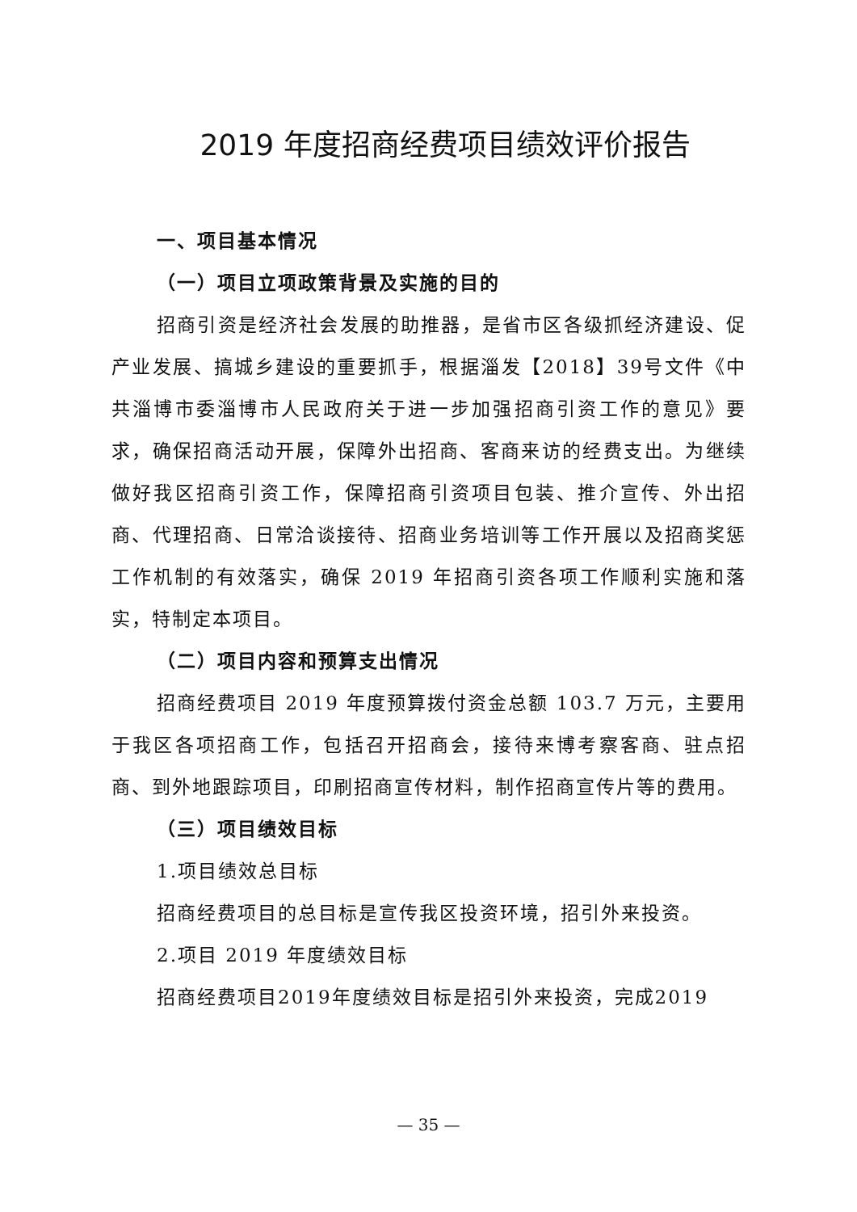2019 年度招商经费项目绩效评价报告
一、项目基本情况
（一）项目立项政策背景及实施的目的
招商引资是经济社会发展的助推器，是省市区各级抓经济建设、促产业发展、搞城乡建设的重要抓手，根据淄发【2018】39号文件《中共淄博市委淄博市人民政府关于进一步加强招商引资工作的意见》要求，确保招商活动开展，保障外出招商、客商来访的经费支出。为继续做好我区招商引资工作，保障招商引资项目包装、推介宣传、外出招商、代理招商、日常洽谈接待、招商业务培训等工作开展以及招商奖惩工作机制的有效落实，确保 2019 年招商引资各项工作顺利实施和落实，特制定本项目。
（二）项目内容和预算支出情况
招商经费项目 2019 年度预算拨付资金总额 103.7 万元，主要用于我区各项招商工作，包括召开招商会，接待来博考察客商、驻点招商、到外地跟踪项目，印刷招商宣传材料，制作招商宣传片等的费用。
（三）项目绩效目标
1.项目绩效总目标
招商经费项目的总目标是宣传我区投资环境，招引外来投资。
2.项目 2019 年度绩效目标
招商经费项目2019年度绩效目标是招引外来投资，完成2019
— 35 —